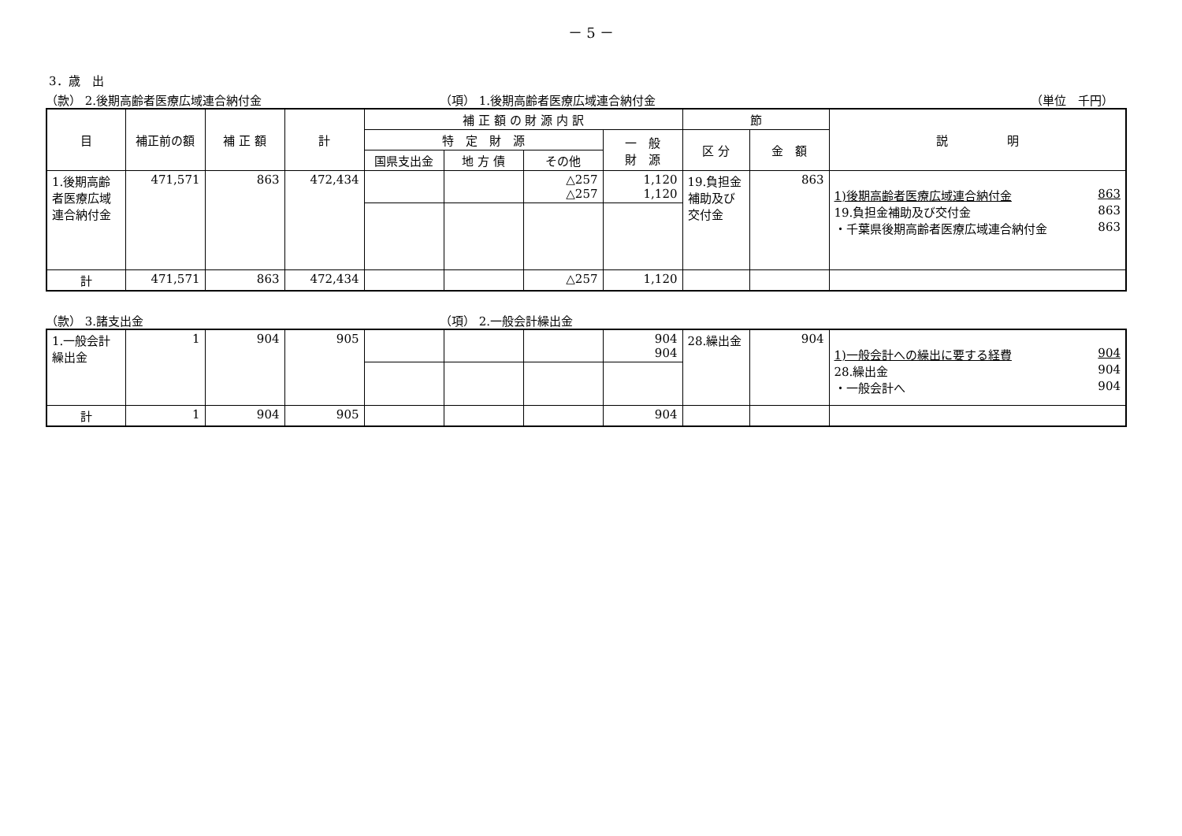－ 5 －
3．歳　出
（款） 2.後期高齢者医療広域連合納付金 （項） 1.後期高齢者医療広域連合納付金 （単位　千円）
| 目 | 補正前の額 | 補 正 額 | 計 | 補 正 額 の 財 源 内 訳 | | | | 節 | | 説 明 |
| --- | --- | --- | --- | --- | --- | --- | --- | --- | --- | --- |
| | | | | 特 定 財 源 | | | 一 般 財 源 | 区 分 | 金 額 | |
| | | | | 国県支出金 | 地 方 債 | その他 | | | | |
| 1.後期高齢者医療広域連合納付金 | 471,571 | 863 | 472,434 | | | △257 △257 | 1,120 1,120 | 19.負担金補助及び交付金 | 863 | 1)後期高齢者医療広域連合納付金 863 19.負担金補助及び交付金 863 ・千葉県後期高齢者医療広域連合納付金 863 |
| 計 | 471,571 | 863 | 472,434 | | | △257 | 1,120 | | | |
（款） 3.諸支出金 （項） 2.一般会計繰出金
| 1.一般会計繰出金 | 1 | 904 | 905 | | | | 904 904 | 28.繰出金 | 904 | 1)一般会計への繰出に要する経費 904 28.繰出金 904 ・一般会計へ 904 |
| 計 | 1 | 904 | 905 | | | | 904 | | | |